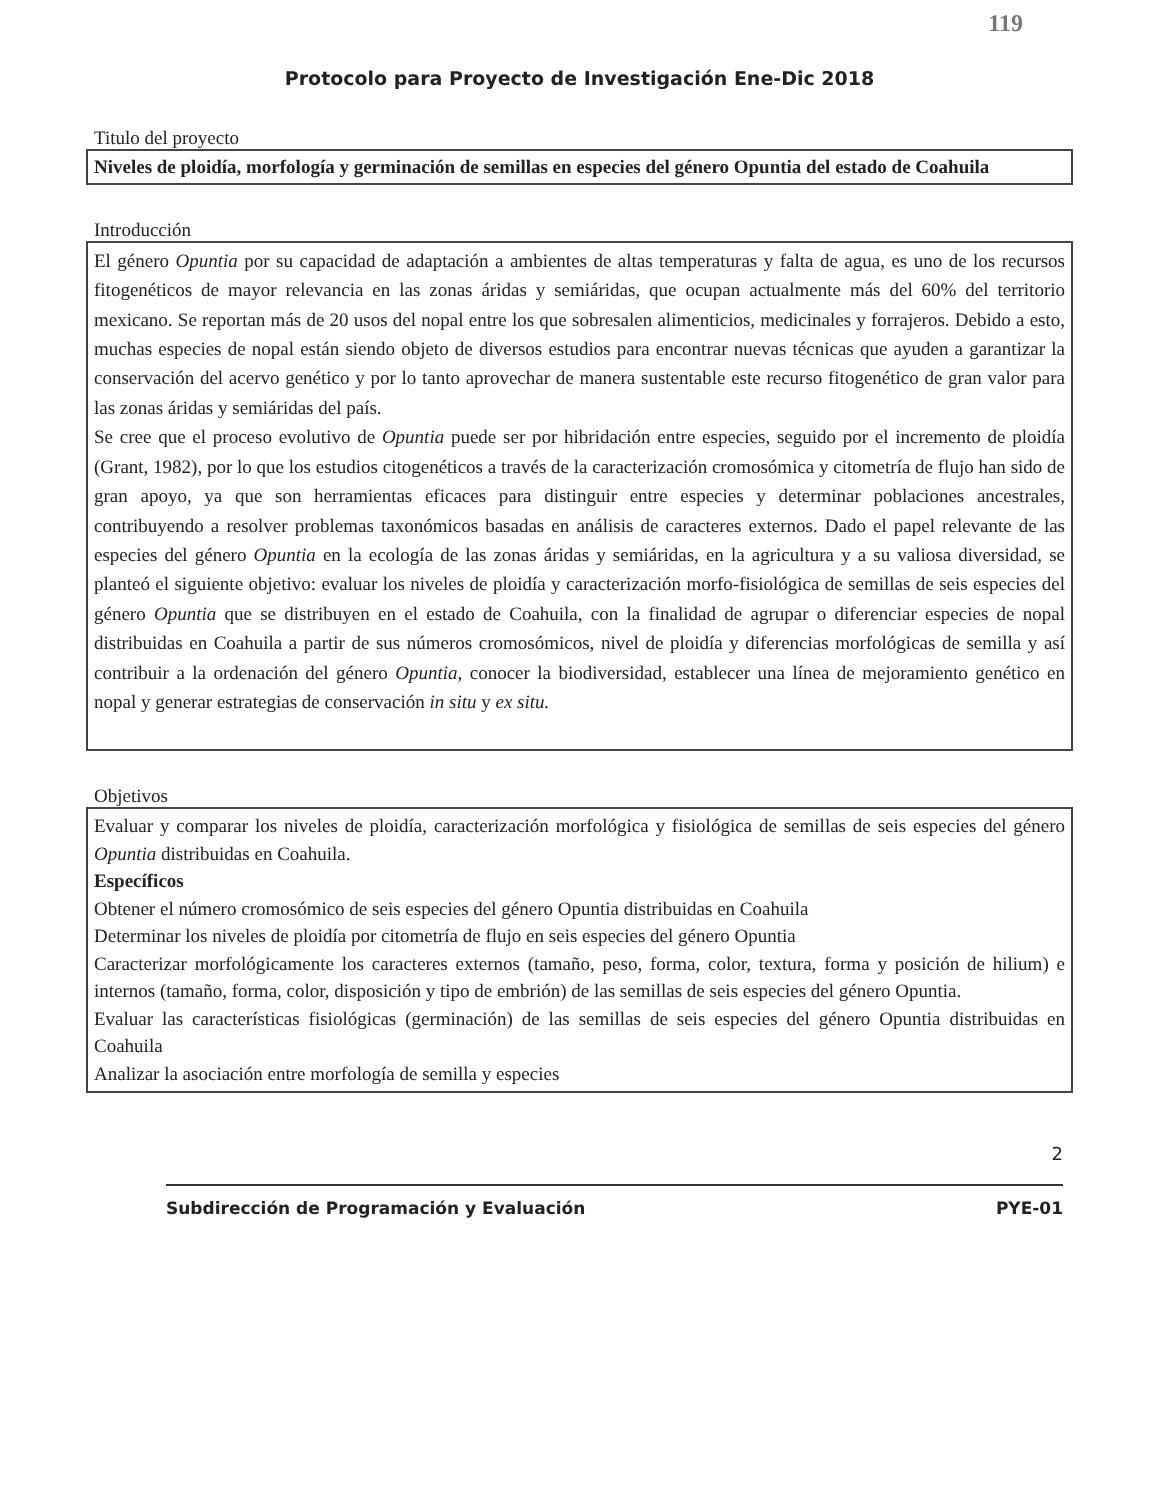119
Protocolo para Proyecto de Investigación Ene-Dic 2018
Titulo del proyecto
Niveles de ploidía, morfología y germinación de semillas en especies del género Opuntia del estado de Coahuila
Introducción
El género Opuntia por su capacidad de adaptación a ambientes de altas temperaturas y falta de agua, es uno de los recursos fitogenéticos de mayor relevancia en las zonas áridas y semiáridas, que ocupan actualmente más del 60% del territorio mexicano. Se reportan más de 20 usos del nopal entre los que sobresalen alimenticios, medicinales y forrajeros. Debido a esto, muchas especies de nopal están siendo objeto de diversos estudios para encontrar nuevas técnicas que ayuden a garantizar la conservación del acervo genético y por lo tanto aprovechar de manera sustentable este recurso fitogenético de gran valor para las zonas áridas y semiáridas del país.
Se cree que el proceso evolutivo de Opuntia puede ser por hibridación entre especies, seguido por el incremento de ploidía (Grant, 1982), por lo que los estudios citogenéticos a través de la caracterización cromosómica y citometría de flujo han sido de gran apoyo, ya que son herramientas eficaces para distinguir entre especies y determinar poblaciones ancestrales, contribuyendo a resolver problemas taxonómicos basadas en análisis de caracteres externos. Dado el papel relevante de las especies del género Opuntia en la ecología de las zonas áridas y semiáridas, en la agricultura y a su valiosa diversidad, se planteó el siguiente objetivo: evaluar los niveles de ploidía y caracterización morfo-fisiológica de semillas de seis especies del género Opuntia que se distribuyen en el estado de Coahuila, con la finalidad de agrupar o diferenciar especies de nopal distribuidas en Coahuila a partir de sus números cromosómicos, nivel de ploidía y diferencias morfológicas de semilla y así contribuir a la ordenación del género Opuntia, conocer la biodiversidad, establecer una línea de mejoramiento genético en nopal y generar estrategias de conservación in situ y ex situ.
Objetivos
Evaluar y comparar los niveles de ploidía, caracterización morfológica y fisiológica de semillas de seis especies del género Opuntia distribuidas en Coahuila.
Específicos
Obtener el número cromosómico de seis especies del género Opuntia distribuidas en Coahuila
Determinar los niveles de ploidía por citometría de flujo en seis especies del género Opuntia
Caracterizar morfológicamente los caracteres externos (tamaño, peso, forma, color, textura, forma y posición de hilium) e internos (tamaño, forma, color, disposición y tipo de embrión) de las semillas de seis especies del género Opuntia.
Evaluar las características fisiológicas (germinación) de las semillas de seis especies del género Opuntia distribuidas en Coahuila
Analizar la asociación entre morfología de semilla y especies
2
Subdirección de Programación y Evaluación PYE-01